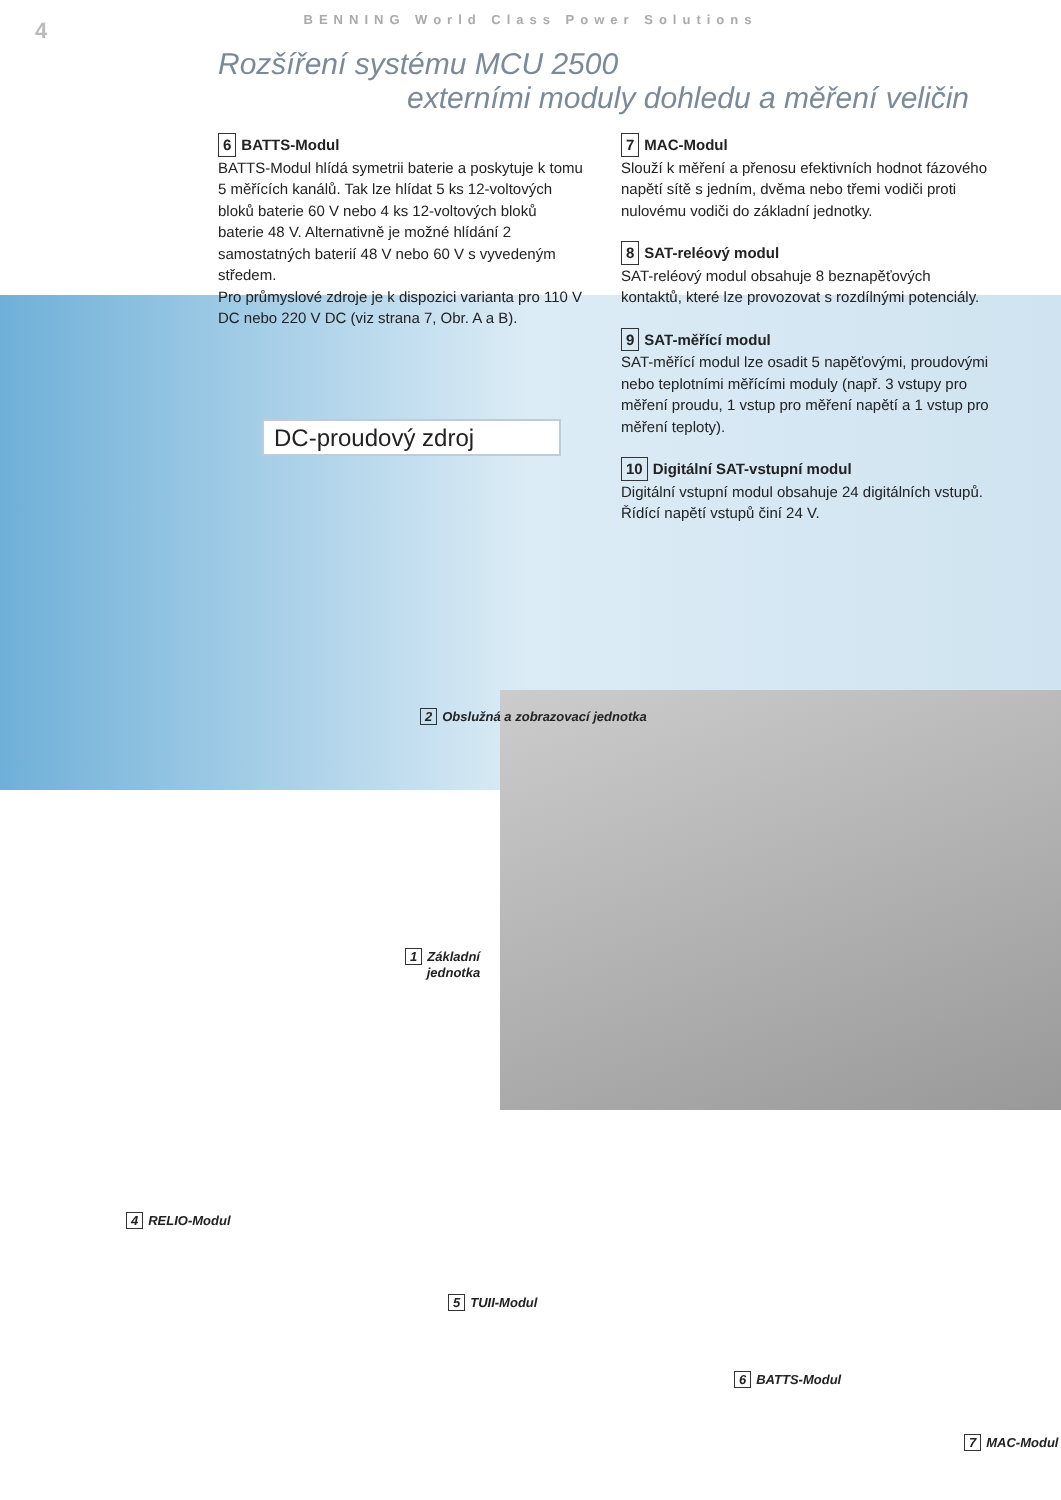4
BENNING World Class Power Solutions
Rozšíření systému MCU 2500
externími moduly dohledu a měření veličin
6 BATTS-Modul
BATTS-Modul hlídá symetrii baterie a poskytuje k tomu 5 měřících kanálů. Tak lze hlídat 5 ks 12-voltových bloků baterie 60 V nebo 4 ks 12-voltových bloků baterie 48 V. Alternativně je možné hlídání 2 samostatných baterií 48 V nebo 60 V s vyvedeným středem.
Pro průmyslové zdroje je k dispozici varianta pro 110 V DC nebo 220 V DC (viz strana 7, Obr. A a B).
DC-proudový zdroj
7 MAC-Modul
Slouží k měření a přenosu efektivních hodnot fázového napětí sítě s jedním, dvěma nebo třemi vodiči proti nulovému vodiči do základní jednotky.
8 SAT-reléový modul
SAT-reléový modul obsahuje 8 beznapěťových kontaktů, které lze provozovat s rozdílnými potenciály.
9 SAT-měřící modul
SAT-měřící modul lze osadit 5 napěťovými, proudovými nebo teplotními měřícími moduly (např. 3 vstupy pro měření proudu, 1 vstup pro měření napětí a 1 vstup pro měření teploty).
10 Digitální SAT-vstupní modul
Digitální vstupní modul obsahuje 24 digitálních vstupů. Řídící napětí vstupů činí 24 V.
2 Obslužná a zobrazovací jednotka
1 Základní
jednotka
4 RELIO-Modul
5 TUII-Modul
6 BATTS-Modul
7 MAC-Modul